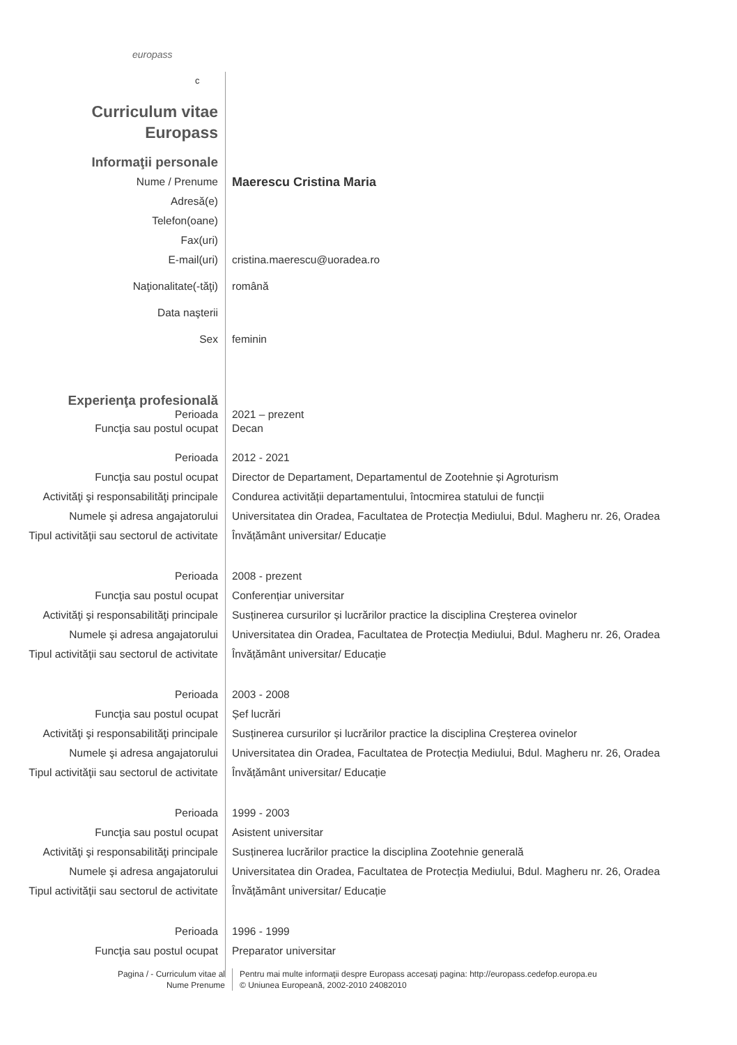europass
c
Curriculum vitae
Europass
Informaţii personale
Nume / Prenume
Maerescu Cristina Maria
Adresă(e)
Telefon(oane)
Fax(uri)
E-mail(uri) cristina.maerescu@uoradea.ro
Naţionalitate(-tăţi) română
Data naşterii
Sex feminin
Experienţa profesională
Perioada 2021 – prezent
Funcţia sau postul ocupat Decan
Perioada 2012 - 2021
Funcţia sau postul ocupat Director de Departament, Departamentul de Zootehnie și Agroturism
Activităţi şi responsabilităţi principale
Condurea activității departamentului, întocmirea statului de funcții
Numele şi adresa angajatorului Universitatea din Oradea, Facultatea de Protecția Mediului, Bdul. Magheru nr. 26, Oradea
Tipul activităţii sau sectorul de activitate
Învățământ universitar/ Educație
Perioada 2008 - prezent
Funcţia sau postul ocupat Conferențiar universitar
Activităţi şi responsabilităţi principale
Susținerea cursurilor și lucrărilor practice la disciplina Creșterea ovinelor
Numele şi adresa angajatorului Universitatea din Oradea, Facultatea de Protecția Mediului, Bdul. Magheru nr. 26, Oradea
Tipul activităţii sau sectorul de activitate
Învățământ universitar/ Educație
Perioada 2003 - 2008
Funcţia sau postul ocupat Șef lucrări
Activităţi şi responsabilităţi principale
Susținerea cursurilor și lucrărilor practice la disciplina Creșterea ovinelor
Numele şi adresa angajatorului Universitatea din Oradea, Facultatea de Protecția Mediului, Bdul. Magheru nr. 26, Oradea
Tipul activităţii sau sectorul de activitate
Învățământ universitar/ Educație
Perioada 1999 - 2003
Funcţia sau postul ocupat Asistent universitar
Activităţi şi responsabilităţi principale
Susținerea lucrărilor practice la disciplina Zootehnie generală
Numele şi adresa angajatorului Universitatea din Oradea, Facultatea de Protecția Mediului, Bdul. Magheru nr. 26, Oradea
Tipul activităţii sau sectorul de activitate
Învățământ universitar/ Educație
Perioada 1996 - 1999
Funcţia sau postul ocupat Preparator universitar
Pagina / - Curriculum vitae al
Nume Prenume
Pentru mai multe informaţii despre Europass accesaţi pagina: http://europass.cedefop.europa.eu
© Uniunea Europeană, 2002-2010 24082010